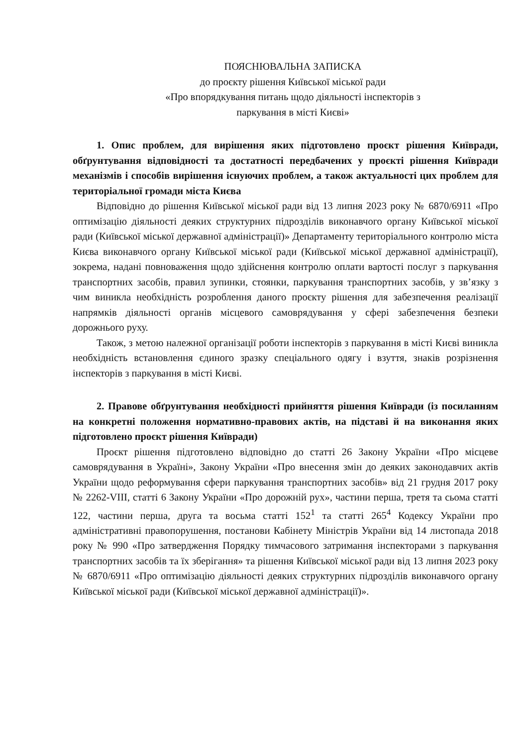ПОЯСНЮВАЛЬНА ЗАПИСКА
до проєкту рішення Київської міської ради
«Про впорядкування питань щодо діяльності інспекторів з
паркування в місті Києві»
1. Опис проблем, для вирішення яких підготовлено проєкт рішення Київради, обґрунтування відповідності та достатності передбачених у проєкті рішення Київради механізмів і способів вирішення існуючих проблем, а також актуальності цих проблем для територіальної громади міста Києва
Відповідно до рішення Київської міської ради від 13 липня 2023 року № 6870/6911 «Про оптимізацію діяльності деяких структурних підрозділів виконавчого органу Київської міської ради (Київської міської державної адміністрації)» Департаменту територіального контролю міста Києва виконавчого органу Київської міської ради (Київської міської державної адміністрації), зокрема, надані повноваження щодо здійснення контролю оплати вартості послуг з паркування транспортних засобів, правил зупинки, стоянки, паркування транспортних засобів, у зв’язку з чим виникла необхідність розроблення даного проєкту рішення для забезпечення реалізації напрямків діяльності органів місцевого самоврядування у сфері забезпечення безпеки дорожнього руху.
Також, з метою належної організації роботи інспекторів з паркування в місті Києві виникла необхідність встановлення єдиного зразку спеціального одягу і взуття, знаків розрізнення інспекторів з паркування в місті Києві.
2. Правове обґрунтування необхідності прийняття рішення Київради (із посиланням на конкретні положення нормативно-правових актів, на підставі й на виконання яких підготовлено проєкт рішення Київради)
Проєкт рішення підготовлено відповідно до статті 26 Закону України «Про місцеве самоврядування в Україні», Закону України «Про внесення змін до деяких законодавчих актів України щодо реформування сфери паркування транспортних засобів» від 21 грудня 2017 року № 2262-VIII, статті 6 Закону України «Про дорожній рух», частини перша, третя та сьома статті 122, частини перша, друга та восьма статті 152<sup>1</sup> та статті 265<sup>4</sup> Кодексу України про адміністративні правопорушення, постанови Кабінету Міністрів України від 14 листопада 2018 року № 990 «Про затвердження Порядку тимчасового затримання інспекторами з паркування транспортних засобів та їх зберігання» та рішення Київської міської ради від 13 липня 2023 року № 6870/6911 «Про оптимізацію діяльності деяких структурних підрозділів виконавчого органу Київської міської ради (Київської міської державної адміністрації)».